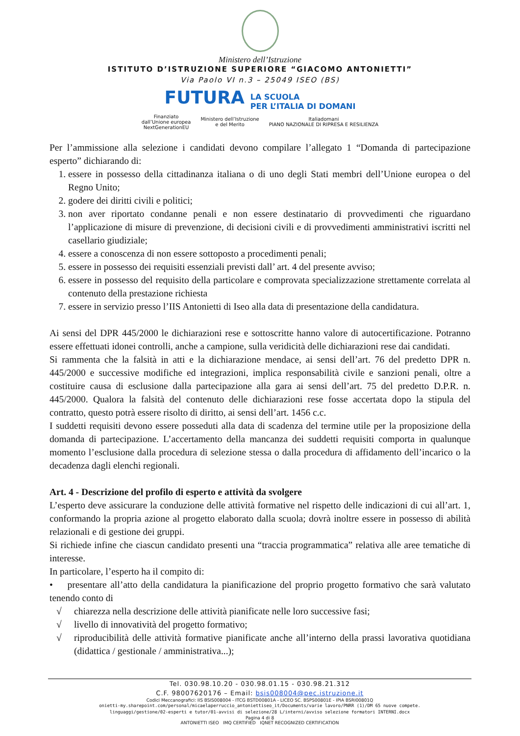Ministero dell’Istruzione
ISTITUTO D’ISTRUZIONE SUPERIORE “GIACOMO ANTONIETTI”
Via Paolo VI n.3 – 25049 ISEO (BS)
FUTURA LA SCUOLA
PER L’ITALIA DI DOMANI
Finanziato
dall’Unione europea
NextGenerationEU Ministero dell’Istruzione
e del Merito Italiadomani
PIANO NAZIONALE DI RIPRESA E RESILIENZA
Per l’ammissione alla selezione i candidati devono compilare l’allegato 1 “Domanda di partecipazione esperto” dichiarando di:
1. essere in possesso della cittadinanza italiana o di uno degli Stati membri dell’Unione europea o del Regno Unito;
2. godere dei diritti civili e politici;
3. non aver riportato condanne penali e non essere destinatario di provvedimenti che riguardano l’applicazione di misure di prevenzione, di decisioni civili e di provvedimenti amministrativi iscritti nel casellario giudiziale;
4. essere a conoscenza di non essere sottoposto a procedimenti penali;
5. essere in possesso dei requisiti essenziali previsti dall’ art. 4 del presente avviso;
6. essere in possesso del requisito della particolare e comprovata specializzazione strettamente correlata al contenuto della prestazione richiesta
7. essere in servizio presso l’IIS Antonietti di Iseo alla data di presentazione della candidatura.
Ai sensi del DPR 445/2000 le dichiarazioni rese e sottoscritte hanno valore di autocertificazione. Potranno essere effettuati idonei controlli, anche a campione, sulla veridicità delle dichiarazioni rese dai candidati.
Si rammenta che la falsità in atti e la dichiarazione mendace, ai sensi dell’art. 76 del predetto DPR n. 445/2000 e successive modifiche ed integrazioni, implica responsabilità civile e sanzioni penali, oltre a costituire causa di esclusione dalla partecipazione alla gara ai sensi dell’art. 75 del predetto D.P.R. n. 445/2000. Qualora la falsità del contenuto delle dichiarazioni rese fosse accertata dopo la stipula del contratto, questo potrà essere risolto di diritto, ai sensi dell’art. 1456 c.c.
I suddetti requisiti devono essere posseduti alla data di scadenza del termine utile per la proposizione della domanda di partecipazione. L’accertamento della mancanza dei suddetti requisiti comporta in qualunque momento l’esclusione dalla procedura di selezione stessa o dalla procedura di affidamento dell’incarico o la decadenza dagli elenchi regionali.
Art. 4 - Descrizione del profilo di esperto e attività da svolgere
L’esperto deve assicurare la conduzione delle attività formative nel rispetto delle indicazioni di cui all’art. 1, conformando la propria azione al progetto elaborato dalla scuola; dovrà inoltre essere in possesso di abilità relazionali e di gestione dei gruppi.
Si richiede infine che ciascun candidato presenti una “traccia programmatica” relativa alle aree tematiche di interesse.
In particolare, l’esperto ha il compito di:
• presentare all’atto della candidatura la pianificazione del proprio progetto formativo che sarà valutato tenendo conto di
√ chiarezza nella descrizione delle attività pianificate nelle loro successive fasi;
√ livello di innovatività del progetto formativo;
√ riproducibilità delle attività formative pianificate anche all’interno della prassi lavorativa quotidiana (didattica / gestionale / amministrativa...);
Tel. 030.98.10.20 - 030.98.01.15 - 030.98.21.312
C.F. 98007620176 – Email: bsis008004@pec.istruzione.it
Codici Meccanografici: IIS BSIS008004 - ITCG BSTD00801A - LICEO SC. BSPS00801E - IPIA BSRI00801Q
onietti-my.sharepoint.com/personal/micaelaperruccio_antoniettiseo_it/Documents/varie lavoro/PNRR (1)/DM 65 nuove compete.
linguaggi/gestione/02-esperti e tutor/01-avvisi di selezione/28 L/interni/avviso selezione formatori INTERNI.docx
Pagina 4 di 8
ANTONIETTI ISEO IMQ CERTIFIED IQNET RECOGNIZED CERTIFICATION